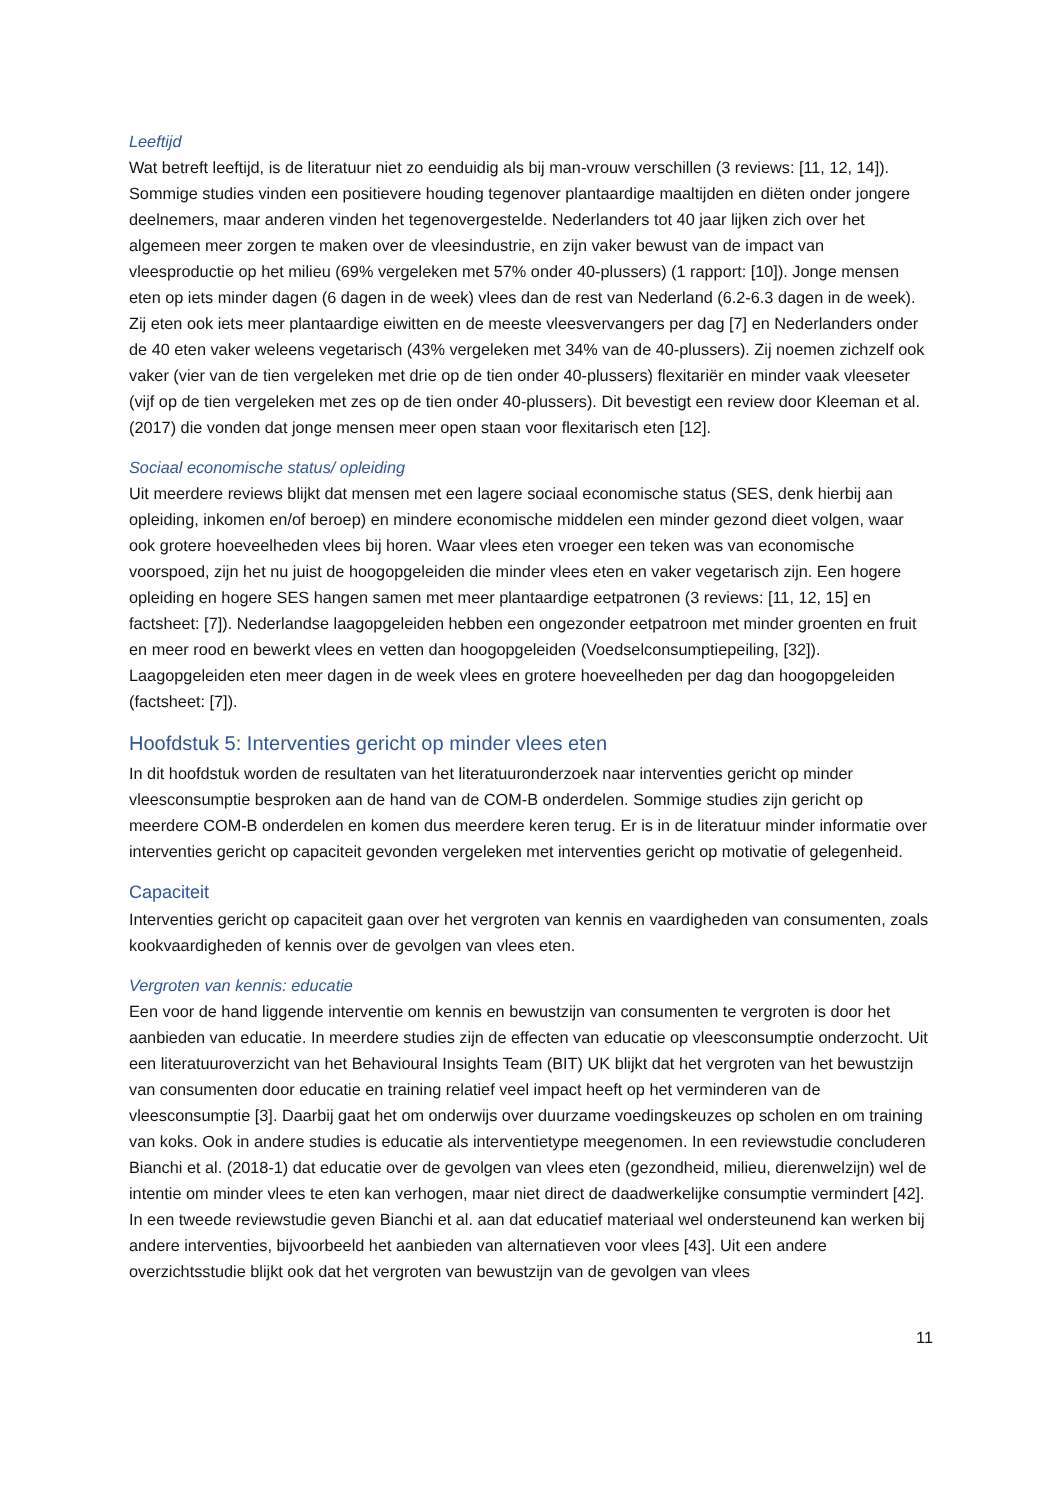Leeftijd
Wat betreft leeftijd, is de literatuur niet zo eenduidig als bij man-vrouw verschillen (3 reviews: [11, 12, 14]). Sommige studies vinden een positievere houding tegenover plantaardige maaltijden en diëten onder jongere deelnemers, maar anderen vinden het tegenovergestelde. Nederlanders tot 40 jaar lijken zich over het algemeen meer zorgen te maken over de vleesindustrie, en zijn vaker bewust van de impact van vleesproductie op het milieu (69% vergeleken met 57% onder 40-plussers) (1 rapport: [10]). Jonge mensen eten op iets minder dagen (6 dagen in de week) vlees dan de rest van Nederland (6.2-6.3 dagen in de week). Zij eten ook iets meer plantaardige eiwitten en de meeste vleesvervangers per dag [7] en Nederlanders onder de 40 eten vaker weleens vegetarisch (43% vergeleken met 34% van de 40-plussers). Zij noemen zichzelf ook vaker (vier van de tien vergeleken met drie op de tien onder 40-plussers) flexitariër en minder vaak vleeseter (vijf op de tien vergeleken met zes op de tien onder 40-plussers). Dit bevestigt een review door Kleeman et al. (2017) die vonden dat jonge mensen meer open staan voor flexitarisch eten [12].
Sociaal economische status/ opleiding
Uit meerdere reviews blijkt dat mensen met een lagere sociaal economische status (SES, denk hierbij aan opleiding, inkomen en/of beroep) en mindere economische middelen een minder gezond dieet volgen, waar ook grotere hoeveelheden vlees bij horen. Waar vlees eten vroeger een teken was van economische voorspoed, zijn het nu juist de hoogopgeleiden die minder vlees eten en vaker vegetarisch zijn. Een hogere opleiding en hogere SES hangen samen met meer plantaardige eetpatronen (3 reviews: [11, 12, 15] en factsheet: [7]). Nederlandse laagopgeleiden hebben een ongezonder eetpatroon met minder groenten en fruit en meer rood en bewerkt vlees en vetten dan hoogopgeleiden (Voedselconsumptiepeiling, [32]). Laagopgeleiden eten meer dagen in de week vlees en grotere hoeveelheden per dag dan hoogopgeleiden (factsheet: [7]).
Hoofdstuk 5: Interventies gericht op minder vlees eten
In dit hoofdstuk worden de resultaten van het literatuuronderzoek naar interventies gericht op minder vleesconsumptie besproken aan de hand van de COM-B onderdelen. Sommige studies zijn gericht op meerdere COM-B onderdelen en komen dus meerdere keren terug. Er is in de literatuur minder informatie over interventies gericht op capaciteit gevonden vergeleken met interventies gericht op motivatie of gelegenheid.
Capaciteit
Interventies gericht op capaciteit gaan over het vergroten van kennis en vaardigheden van consumenten, zoals kookvaardigheden of kennis over de gevolgen van vlees eten.
Vergroten van kennis: educatie
Een voor de hand liggende interventie om kennis en bewustzijn van consumenten te vergroten is door het aanbieden van educatie. In meerdere studies zijn de effecten van educatie op vleesconsumptie onderzocht. Uit een literatuuroverzicht van het Behavioural Insights Team (BIT) UK blijkt dat het vergroten van het bewustzijn van consumenten door educatie en training relatief veel impact heeft op het verminderen van de vleesconsumptie [3]. Daarbij gaat het om onderwijs over duurzame voedingskeuzes op scholen en om training van koks. Ook in andere studies is educatie als interventietype meegenomen. In een reviewstudie concluderen Bianchi et al. (2018-1) dat educatie over de gevolgen van vlees eten (gezondheid, milieu, dierenwelzijn) wel de intentie om minder vlees te eten kan verhogen, maar niet direct de daadwerkelijke consumptie vermindert [42]. In een tweede reviewstudie geven Bianchi et al. aan dat educatief materiaal wel ondersteunend kan werken bij andere interventies, bijvoorbeeld het aanbieden van alternatieven voor vlees [43]. Uit een andere overzichtsstudie blijkt ook dat het vergroten van bewustzijn van de gevolgen van vlees
11